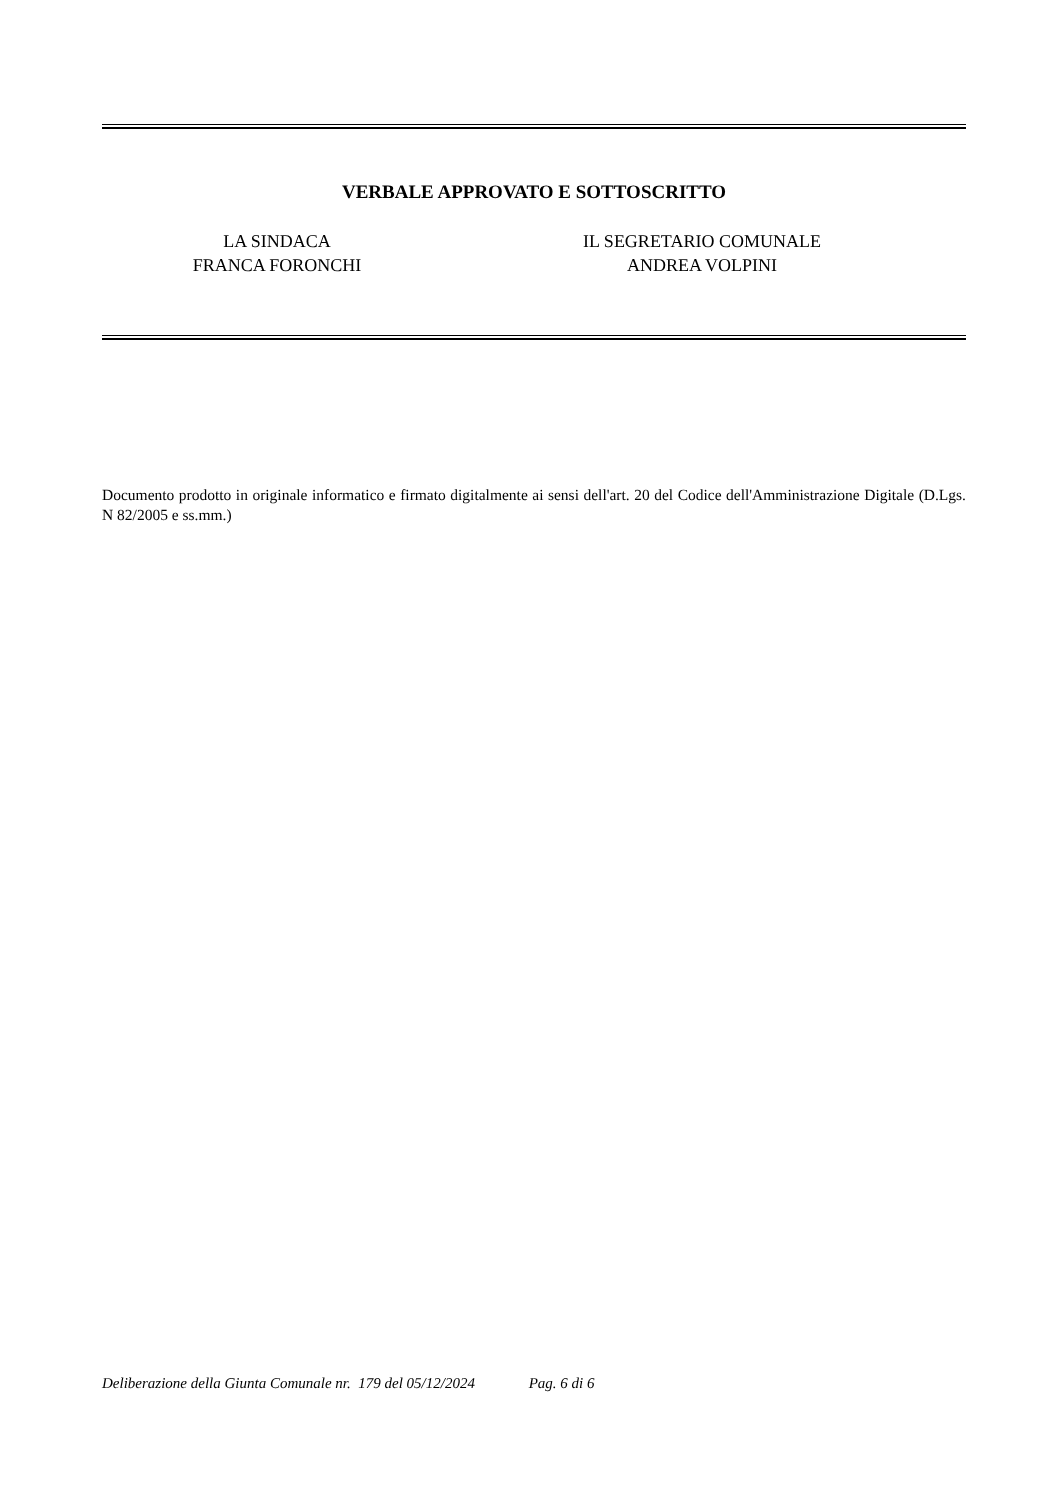VERBALE APPROVATO E SOTTOSCRITTO
LA SINDACA
FRANCA FORONCHI
IL SEGRETARIO COMUNALE
ANDREA VOLPINI
Documento prodotto in originale informatico e firmato digitalmente ai sensi dell'art. 20 del Codice dell'Amministrazione Digitale (D.Lgs. N 82/2005 e ss.mm.)
Deliberazione della Giunta Comunale nr. 179 del 05/12/2024 Pag. 6 di 6